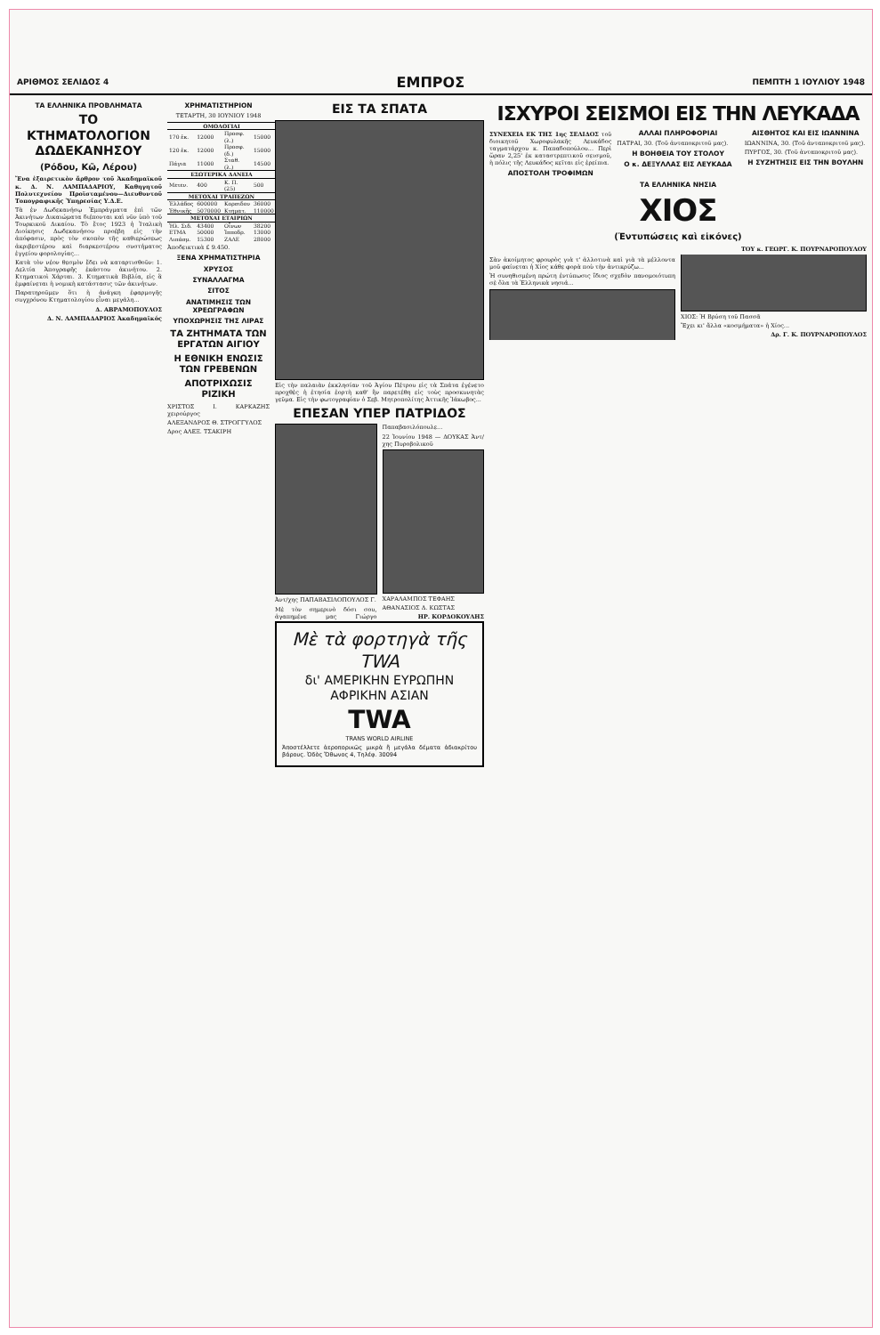ΑΡΙΘΜΟΣ ΣΕΛΙΔΟΣ 4 ΕΜΠΡΟΣ ΠΕΜΠΤΗ 1 ΙΟΥΛΙΟΥ 1948
ΤΑ ΕΛΛΗΝΙΚΑ ΠΡΟΒΛΗΜΑΤΑ
ΤΟ ΚΤΗΜΑΤΟΛΟΓΙΟΝ ΔΩΔΕΚΑΝΗΣΟΥ
(Ρόδου, Κῶ, Λέρου)
Ἕνα ἐξαιρετικὸν ἄρθρον τοῦ Ἀκαδημαϊκοῦ κ. Δ. Ν. ΛΑΜΠΑΔΑΡΙΟΥ, Καθηγητοῦ Πολυτεχνείου Προϊσταμένου—Διευθυντοῦ Τοπογραφικῆς Ὑπηρεσίας Υ.Δ.Ε.
Τὰ ἐν Δωδεκανήσῳ Ἐμπράγματα ἐπὶ τῶν Ἀκινήτων Δικαιώματα διέπονται καὶ νῦν ὑπὸ τοῦ Τουρκικοῦ Δικαίου. Τὸ ἔτος 1923 ἡ Ἰταλικὴ Διοίκησις Δωδεκανήσου προέβη εἰς τὴν ἀπόφασιν, πρὸς τὸν σκοπὸν τῆς καθιερώσεως ἀκριβεστέρου καὶ διαρκεστέρου συστήματος ἐγγείου φορολογίας...
Κατὰ τὸν νέον θεσμὸν ἔδει νὰ καταρτισθοῦν: 1. Δελτία Ἀπογραφῆς ἑκάστου ἀκινήτου. 2. Κτηματικοὶ Χάρται. 3. Κτηματικὰ Βιβλία, εἰς ἃ ἐμφαίνεται ἡ νομικὴ κατάστασις τῶν ἀκινήτων.
Παρατηροῦμεν ὅτι ἡ ἀνάγκη ἐφαρμογῆς συγχρόνου Κτηματολογίου εἶναι μεγάλη...
Δ. ΑΒΡΑΜΟΠΟΥΛΟΣ
Δ. Ν. ΛΑΜΠΑΔΑΡΙΟΣ Ἀκαδημαϊκός
ΧΡΗΜΑΤΙΣΤΗΡΙΟΝ
ΤΕΤΑΡΤΗ, 30 ΙΟΥΝΙΟΥ 1948
| ΟΜΟΛΟΓΙΑΙ | | | |
| --- | --- | --- | --- |
| 170 ἐκ. | 12000 | Προσφ. (λ.) | 15000 |
| 120 ἐκ. | 12000 | Προσφ. (δ.) | 15000 |
| Πάγια | 11000 | Σταθ. (λ.) | 14500 |
| ΕΣΩΤΕΡΙΚΑ ΔΑΝΕΙΑ | | | |
| Μετεν. | 400 | Κ. Π. (25) | 500 |
| ΜΕΤΟΧΑΙ ΤΡΑΠΕΖΩΝ | | | |
| Ἑλλάδος | 600000 | Κορσιδου | 36000 |
| Ἐθνικῆς | 5070000 | Κτηματ. | 110000 |
| ΜΕΤΟΧΑΙ ΕΤΑΙΡΙΩΝ | | | |
| Ἠλ. Σιδ. | 43400 | Οἶνων | 38200 |
| ΕΤΜΑ | 50000 | Ἱπποδρ. | 13000 |
| Λιπάσμ. | 15300 | ΖΑΛΕ | 28000 |
Ἀποδεικτικὰ £ 9.450.
ΞΕΝΑ ΧΡΗΜΑΤΙΣΤΗΡΙΑ
ΧΡΥΣΟΣ
ΣΥΝΑΛΛΑΓΜΑ
ΣΙΤΟΣ
ΑΝΑΤΙΜΗΣΙΣ ΤΩΝ ΧΡΕΩΓΡΑΦΩΝ
ΥΠΟΧΩΡΗΣΙΣ ΤΗΣ ΛΙΡΑΣ
ΤΑ ΖΗΤΗΜΑΤΑ ΤΩΝ ΕΡΓΑΤΩΝ ΑΙΓΙΟΥ
Η ΕΘΝΙΚΗ ΕΝΩΣΙΣ ΤΩΝ ΓΡΕΒΕΝΩΝ
ΑΠΟΤΡΙΧΩΣΙΣ ΡΙΖΙΚΗ
ΧΡΙΣΤΟΣ Ι. ΚΑΡΚΑΖΗΣ χειρούργος
ΑΛΕΞΑΝΔΡΟΣ Θ. ΣΤΡΟΓΓΥΛΟΣ
Δρος ΑΛΕΞ. ΤΣΑΚΙΡΗ
ΕΙΣ ΤΑ ΣΠΑΤΑ
Εἰς τὴν παλαιὰν ἐκκλησίαν τοῦ Ἁγίου Πέτρου εἰς τὰ Σπάτα ἐγένετο προχθὲς ἡ ἐτησία ἑορτὴ καθ' ἣν παρετέθη εἰς τοὺς προσκυνητὰς γεῦμα. Εἰς τὴν φωτογραφίαν ὁ Σεβ. Μητροπολίτης Ἀττικῆς Ἰάκωβος...
ΕΠΕΣΑΝ ΥΠΕΡ ΠΑΤΡΙΔΟΣ
Ἀντ/χης ΠΑΠΑΒΑΣΙΛΟΠΟΥΛΟΣ Γ.
Μὲ τὸν σημερινὸ δόσι σου, ἀγαπημένε μας Γιώργο Παπαβασιλόπουλε...
22 Ἰουνίου 1948 — ΔΟΥΚΑΣ Ἀντ/χης Πυροβολικοῦ
ΧΑΡΑΛΑΜΠΟΣ ΤΕΦΑΗΣ
ΑΘΑΝΑΣΙΟΣ Δ. ΚΩΣΤΑΣ
ΗΡ. ΚΟΡΔΟΚΟΥΛΗΣ
Μὲ τὰ φορτηγὰ τῆς TWA
δι' ΑΜΕΡΙΚΗΝ ΕΥΡΩΠΗΝ ΑΦΡΙΚΗΝ ΑΣΙΑΝ
TWA
TRANS WORLD AIRLINE
Ἀποστέλλετε ἀεροπορικῶς μικρὰ ἢ μεγάλα δέματα ἀδιακρίτου βάρους. Ὀδὸς Ὄθωνος 4, Τηλέφ. 30094
ΙΣΧΥΡΟΙ ΣΕΙΣΜΟΙ ΕΙΣ ΤΗΝ ΛΕΥΚΑΔΑ
ΣΥΝΕΧΕΙΑ ΕΚ ΤΗΣ 1ης ΣΕΛΙΔΟΣ τοῦ διοικητοῦ Χωροφυλακῆς Λευκάδος ταγματάρχου κ. Παπαδοπούλου... Περὶ ὥραν 2,25' ἐκ καταστρεπτικοῦ σεισμοῦ, ἡ πόλις τῆς Λευκάδος κεῖται εἰς ἐρείπια.
ΑΠΟΣΤΟΛΗ ΤΡΟΦΙΜΩΝ
ΑΛΛΑΙ ΠΛΗΡΟΦΟΡΙΑΙ
ΠΑΤΡΑΙ, 30. (Τοῦ ἀνταποκριτοῦ μας).
Η ΒΟΗΘΕΙΑ ΤΟΥ ΣΤΟΛΟΥ
Ο κ. ΔΕΞΥΛΛΑΣ ΕΙΣ ΛΕΥΚΑΔΑ
ΑΙΣΘΗΤΟΣ ΚΑΙ ΕΙΣ ΙΩΑΝΝΙΝΑ
ΙΩΑΝΝΙΝΑ, 30. (Τοῦ ἀνταποκριτοῦ μας).
ΠΥΡΓΟΣ, 30. (Τοῦ ἀνταποκριτοῦ μας).
Η ΣΥΖΗΤΗΣΙΣ ΕΙΣ ΤΗΝ ΒΟΥΛΗΝ
ΤΑ ΕΛΛΗΝΙΚΑ ΝΗΣΙΑ
ΧΙΟΣ
(Ἐντυπώσεις καὶ εἰκόνες)
ΤΟΥ κ. ΓΕΩΡΓ. Κ. ΠΟΥΡΝΑΡΟΠΟΥΛΟΥ
Σὰν ἀκοίμητος φρουρὸς γιὰ τ' ἀλλοτινὰ καὶ γιὰ τὰ μέλλοντα μοῦ φαίνεται ἡ Χίος κάθε φορὰ ποὺ τὴν ἀντικρύζω...
Ἡ συνηθισμένη πρώτη ἐντύπωσις ἴδιος σχεδὸν πανομοιότυπη σὲ ὅλα τὰ Ἑλληνικὰ νησιά...
ΧΙΟΣ: Ἡ Βρύση τοῦ Πασσᾶ
Ἔχει κι' ἄλλα «κοσμήματα» ἡ Χίος...
Δρ. Γ. Κ. ΠΟΥΡΝΑΡΟΠΟΥΛΟΣ